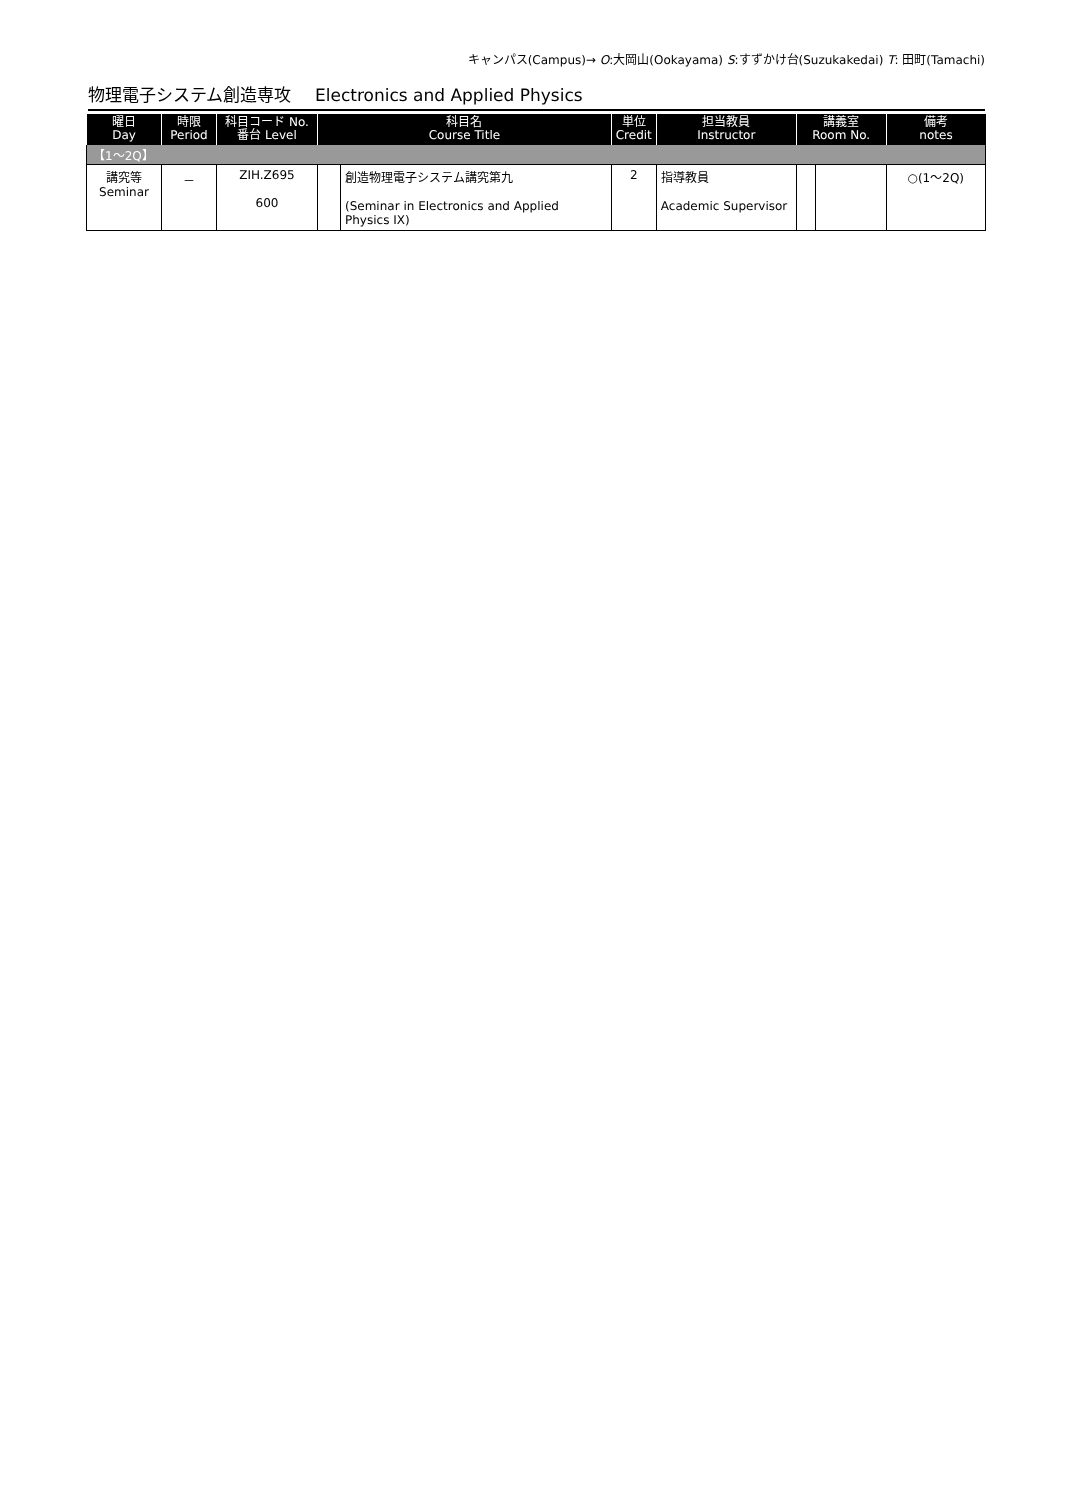キャンパス(Campus)→ O:大岡山(Ookayama) S:すずかけ台(Suzukakedai) T: 田町(Tamachi)
物理電子システム創造専攻 Electronics and Applied Physics
| 曜日 Day | 時限 Period | 科目コード No. 番台 Level | 科目名 Course Title | | 単位 Credit | 担当教員 Instructor | 講義室 Room No. | | 備考 notes |
| --- | --- | --- | --- | --- | --- | --- | --- | --- | --- |
| 【1～2Q】 | | | | | | | | | |
| 講究等 Seminar | － | ZIH.Z695 600 | | 創造物理電子システム講究第九 (Seminar in Electronics and Applied Physics IX) | 2 | 指導教員 Academic Supervisor | | | ○(1～2Q) |